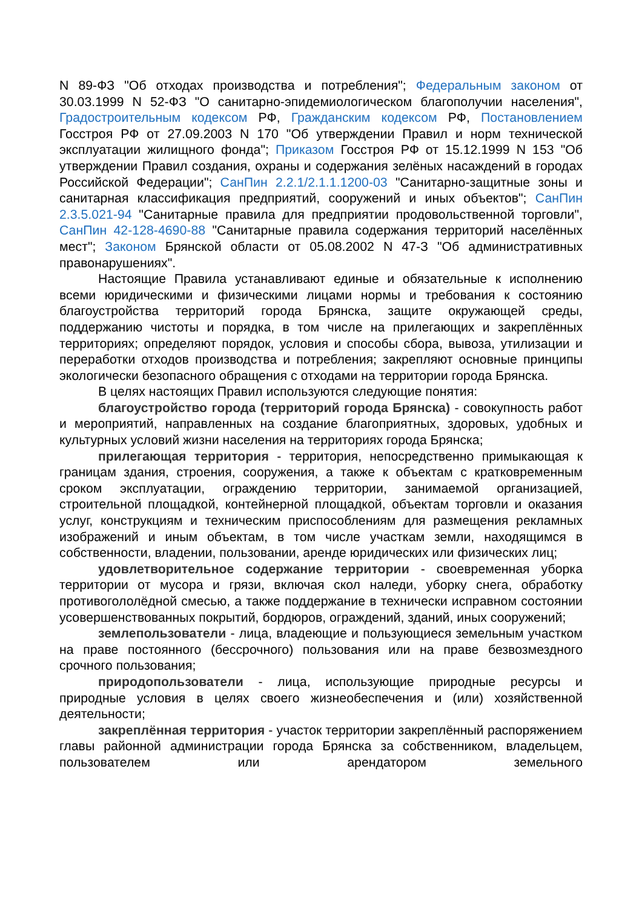N 89-ФЗ "Об отходах производства и потребления"; Федеральным законом от 30.03.1999 N 52-ФЗ "О санитарно-эпидемиологическом благополучии населения", Градостроительным кодексом РФ, Гражданским кодексом РФ, Постановлением Госстроя РФ от 27.09.2003 N 170 "Об утверждении Правил и норм технической эксплуатации жилищного фонда"; Приказом Госстроя РФ от 15.12.1999 N 153 "Об утверждении Правил создания, охраны и содержания зелёных насаждений в городах Российской Федерации"; СанПин 2.2.1/2.1.1.1200-03 "Санитарно-защитные зоны и санитарная классификация предприятий, сооружений и иных объектов"; СанПин 2.3.5.021-94 "Санитарные правила для предприятии продовольственной торговли", СанПин 42-128-4690-88 "Санитарные правила содержания территорий населённых мест"; Законом Брянской области от 05.08.2002 N 47-З "Об административных правонарушениях".
Настоящие Правила устанавливают единые и обязательные к исполнению всеми юридическими и физическими лицами нормы и требования к состоянию благоустройства территорий города Брянска, защите окружающей среды, поддержанию чистоты и порядка, в том числе на прилегающих и закреплённых территориях; определяют порядок, условия и способы сбора, вывоза, утилизации и переработки отходов производства и потребления; закрепляют основные принципы экологически безопасного обращения с отходами на территории города Брянска.
В целях настоящих Правил используются следующие понятия:
благоустройство города (территорий города Брянска) - совокупность работ и мероприятий, направленных на создание благоприятных, здоровых, удобных и культурных условий жизни населения на территориях города Брянска;
прилегающая территория - территория, непосредственно примыкающая к границам здания, строения, сооружения, а также к объектам с кратковременным сроком эксплуатации, ограждению территории, занимаемой организацией, строительной площадкой, контейнерной площадкой, объектам торговли и оказания услуг, конструкциям и техническим приспособлениям для размещения рекламных изображений и иным объектам, в том числе участкам земли, находящимся в собственности, владении, пользовании, аренде юридических или физических лиц;
удовлетворительное содержание территории - своевременная уборка территории от мусора и грязи, включая скол наледи, уборку снега, обработку противогололёдной смесью, а также поддержание в технически исправном состоянии усовершенствованных покрытий, бордюров, ограждений, зданий, иных сооружений;
землепользователи - лица, владеющие и пользующиеся земельным участком на праве постоянного (бессрочного) пользования или на праве безвозмездного срочного пользования;
природопользователи - лица, использующие природные ресурсы и природные условия в целях своего жизнеобеспечения и (или) хозяйственной деятельности;
закреплённая территория - участок территории закреплённый распоряжением главы районной администрации города Брянска за собственником, владельцем, пользователем или арендатором земельного